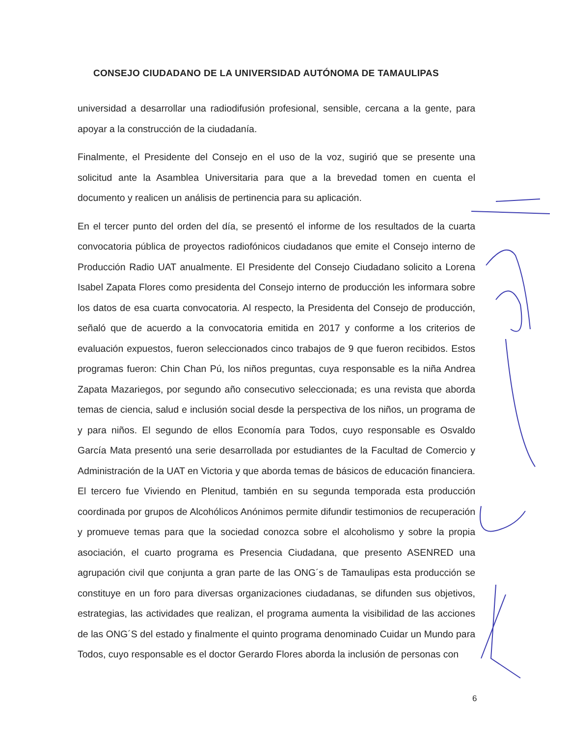CONSEJO CIUDADANO DE LA UNIVERSIDAD AUTÓNOMA DE TAMAULIPAS
universidad a desarrollar una radiodifusión profesional, sensible, cercana a la gente, para apoyar a la construcción de la ciudadanía.
Finalmente, el Presidente del Consejo en el uso de la voz, sugirió que se presente una solicitud ante la Asamblea Universitaria para que a la brevedad tomen en cuenta el documento y realicen un análisis de pertinencia para su aplicación.
En el tercer punto del orden del día, se presentó el informe de los resultados de la cuarta convocatoria pública de proyectos radiofónicos ciudadanos que emite el Consejo interno de Producción Radio UAT anualmente. El Presidente del Consejo Ciudadano solicito a Lorena Isabel Zapata Flores como presidenta del Consejo interno de producción les informara sobre los datos de esa cuarta convocatoria. Al respecto, la Presidenta del Consejo de producción, señaló que de acuerdo a la convocatoria emitida en 2017 y conforme a los criterios de evaluación expuestos, fueron seleccionados cinco trabajos de 9 que fueron recibidos. Estos programas fueron: Chin Chan Pú, los niños preguntas, cuya responsable es la niña Andrea Zapata Mazariegos, por segundo año consecutivo seleccionada; es una revista que aborda temas de ciencia, salud e inclusión social desde la perspectiva de los niños, un programa de y para niños. El segundo de ellos Economía para Todos, cuyo responsable es Osvaldo García Mata presentó una serie desarrollada por estudiantes de la Facultad de Comercio y Administración de la UAT en Victoria y que aborda temas de básicos de educación financiera. El tercero fue Viviendo en Plenitud, también en su segunda temporada esta producción coordinada por grupos de Alcohólicos Anónimos permite difundir testimonios de recuperación y promueve temas para que la sociedad conozca sobre el alcoholismo y sobre la propia asociación, el cuarto programa es Presencia Ciudadana, que presento ASENRED una agrupación civil que conjunta a gran parte de las ONG´s de Tamaulipas esta producción se constituye en un foro para diversas organizaciones ciudadanas, se difunden sus objetivos, estrategias, las actividades que realizan, el programa aumenta la visibilidad de las acciones de las ONG´S del estado y finalmente el quinto programa denominado Cuidar un Mundo para Todos, cuyo responsable es el doctor Gerardo Flores aborda la inclusión de personas con
6